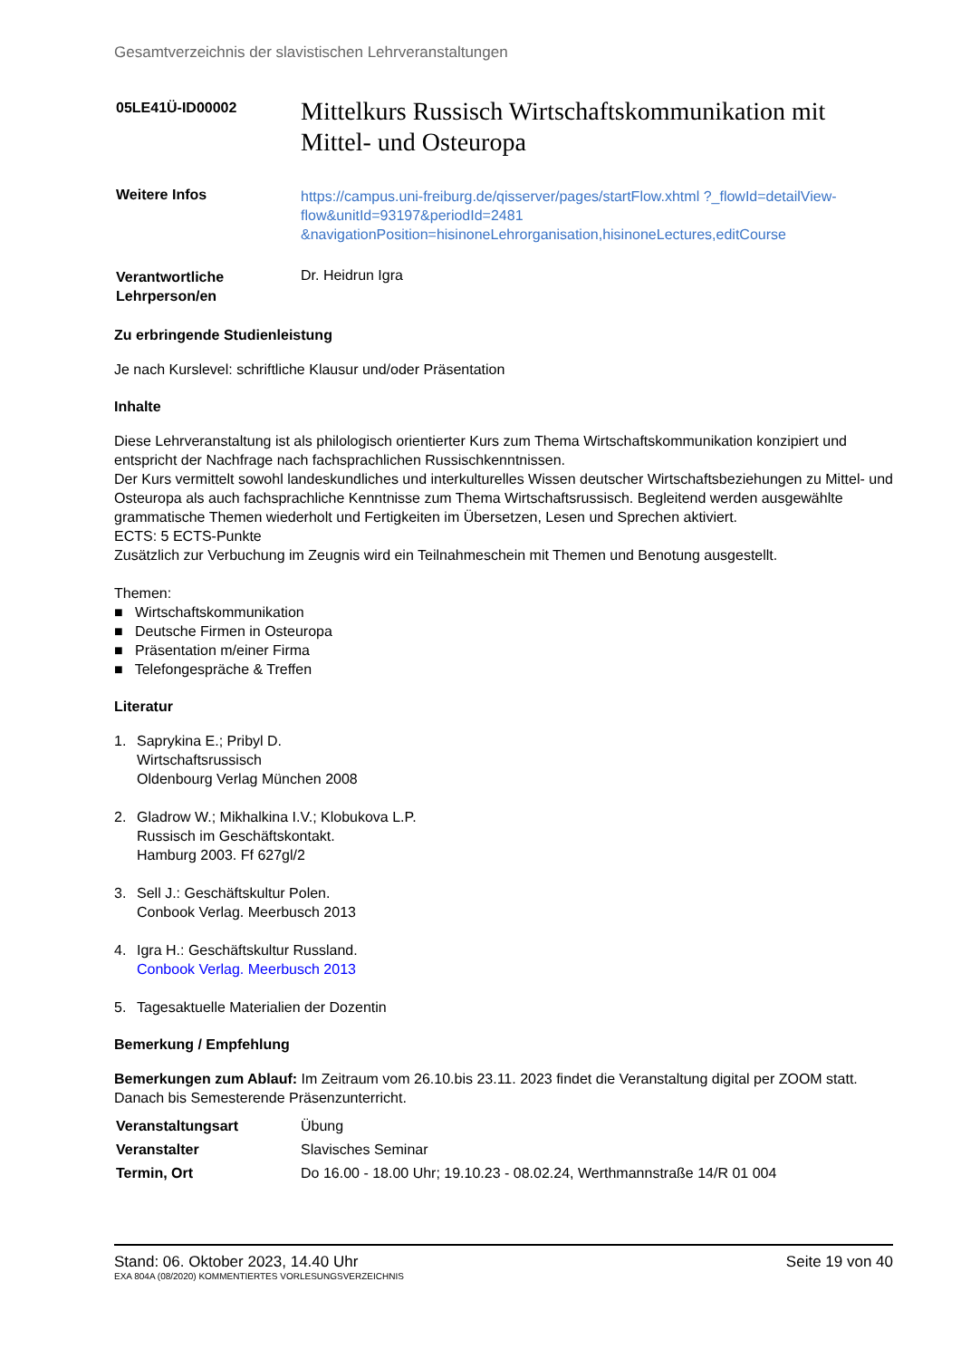Gesamtverzeichnis der slavistischen Lehrveranstaltungen
| 05LE41Ü-ID00002 | Mittelkurs Russisch Wirtschaftskommunikation mit Mittel- und Osteuropa |
| Weitere Infos | https://campus.uni-freiburg.de/qisserver/pages/startFlow.xhtml ?_flowId=detailView-flow&unitId=93197&periodId=2481 &navigationPosition=hisinoneLehrorganisation,hisinoneLectures,editCourse |
| Verantwortliche Lehrperson/en | Dr. Heidrun Igra |
Zu erbringende Studienleistung
Je nach Kurslevel: schriftliche Klausur und/oder Präsentation
Inhalte
Diese Lehrveranstaltung ist als philologisch orientierter Kurs zum Thema Wirtschaftskommunikation konzipiert und entspricht der Nachfrage nach fachsprachlichen Russischkenntnissen.
Der Kurs vermittelt sowohl landeskundliches und interkulturelles Wissen deutscher Wirtschaftsbeziehungen zu Mittel- und Osteuropa als auch fachsprachliche Kenntnisse zum Thema Wirtschaftsrussisch. Begleitend werden ausgewählte grammatische Themen wiederholt und Fertigkeiten im Übersetzen, Lesen und Sprechen aktiviert.
ECTS: 5 ECTS-Punkte
Zusätzlich zur Verbuchung im Zeugnis wird ein Teilnahmeschein mit Themen und Benotung ausgestellt.
Themen:
■ Wirtschaftskommunikation
■ Deutsche Firmen in Osteuropa
■ Präsentation m/einer Firma
■ Telefongespräche & Treffen
Literatur
1. Saprykina E.; Pribyl D.
Wirtschaftsrussisch
Oldenbourg Verlag München 2008
2. Gladrow W.; Mikhalkina I.V.; Klobukova L.P.
Russisch im Geschäftskontakt.
Hamburg 2003. Ff 627gl/2
3. Sell J.: Geschäftskultur Polen.
Conbook Verlag. Meerbusch 2013
4. Igra H.: Geschäftskultur Russland.
Conbook Verlag. Meerbusch 2013
5. Tagesaktuelle Materialien der Dozentin
Bemerkung / Empfehlung
Bemerkungen zum Ablauf: Im Zeitraum vom 26.10.bis 23.11. 2023 findet die Veranstaltung digital per ZOOM statt. Danach bis Semesterende Präsenzunterricht.
| Veranstaltungsart | Übung |
| Veranstalter | Slavisches Seminar |
| Termin, Ort | Do 16.00 - 18.00 Uhr; 19.10.23 - 08.02.24, Werthmannstraße 14/R 01 004 |
Stand: 06. Oktober 2023, 14.40 Uhr Seite 19 von 40
EXA 804A (08/2020) KOMMENTIERTES VORLESUNGSVERZEICHNIS